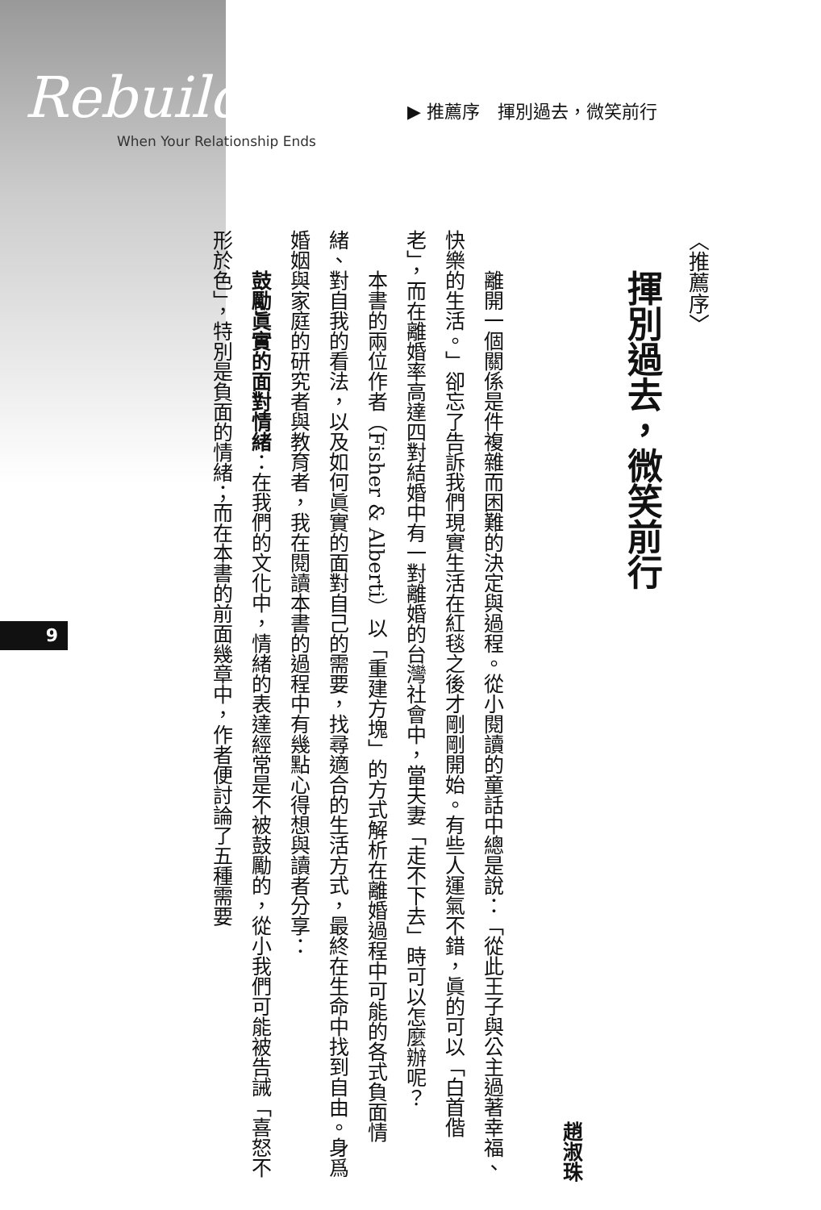Rebuildi
When Your Relationship Ends
▶ 推薦序　揮別過去，微笑前行
9
〈推薦序〉
揮別過去，微笑前行
趙淑珠
離開一個關係是件複雜而困難的決定與過程。從小閱讀的童話中總是說：「從此王子與公主過著幸福、快樂的生活。」卻忘了告訴我們現實生活在紅毯之後才剛剛開始。有些人運氣不錯，眞的可以「白首偕老」，而在離婚率高達四對結婚中有一對離婚的台灣社會中，當夫妻「走不下去」時可以怎麼辦呢？
本書的兩位作者（Fisher & Alberti）以「重建方塊」的方式解析在離婚過程中可能的各式負面情緒、對自我的看法，以及如何眞實的面對自己的需要，找尋適合的生活方式，最終在生命中找到自由。身爲婚姻與家庭的研究者與教育者，我在閱讀本書的過程中有幾點心得想與讀者分享：
鼓勵眞實的面對情緒：在我們的文化中，情緒的表達經常是不被鼓勵的，從小我們可能被告誡「喜怒不形於色」，特別是負面的情緒；而在本書的前面幾章中，作者便討論了五種需要